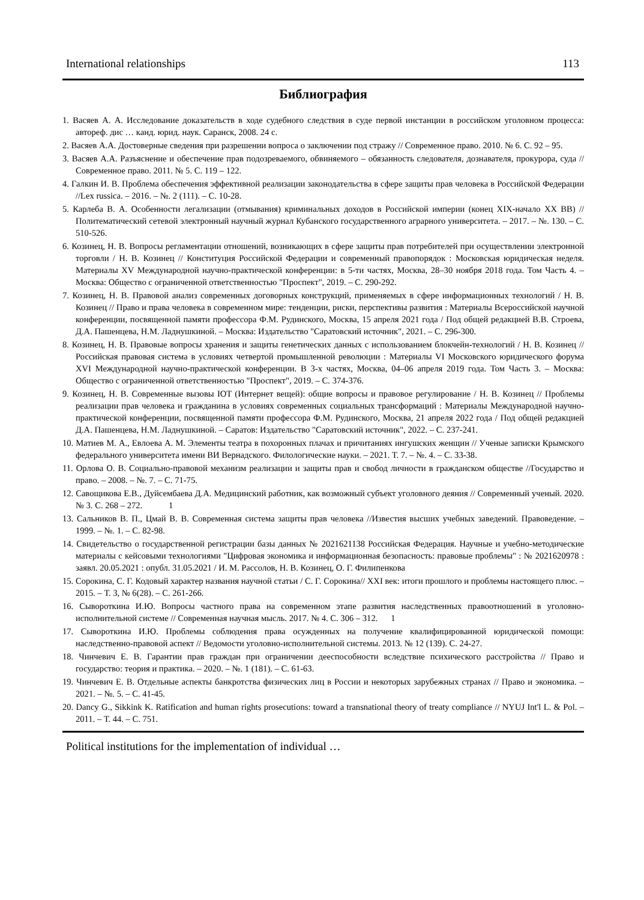International relationships 113
Библиография
1. Васяев А. А. Исследование доказательств в ходе судебного следствия в суде первой инстанции в российском уголовном процесса: автореф. дис … канд. юрид. наук. Саранск, 2008. 24 с.
2. Васяев А.А. Достоверные сведения при разрешении вопроса о заключении под стражу // Современное право. 2010. № 6. С. 92 – 95.
3. Васяев А.А. Разъяснение и обеспечение прав подозреваемого, обвиняемого – обязанность следователя, дознавателя, прокурора, суда // Современное право. 2011. № 5. С. 119 – 122.
4. Галкин И. В. Проблема обеспечения эффективной реализации законодательства в сфере защиты прав человека в Российской Федерации //Lex russica. – 2016. – №. 2 (111). – С. 10-28.
5. Карлеба В. А. Особенности легализации (отмывания) криминальных доходов в Российской империи (конец XIX-начало XX ВВ) //Политематический сетевой электронный научный журнал Кубанского государственного аграрного университета. – 2017. – №. 130. – С. 510-526.
6. Козинец, Н. В. Вопросы регламентации отношений, возникающих в сфере защиты прав потребителей при осуществлении электронной торговли / Н. В. Козинец // Конституция Российской Федерации и современный правопорядок : Московская юридическая неделя. Материалы XV Международной научно-практической конференции: в 5-ти частях, Москва, 28–30 ноября 2018 года. Том Часть 4. – Москва: Общество с ограниченной ответственностью "Проспект", 2019. – С. 290-292.
7. Козинец, Н. В. Правовой анализ современных договорных конструкций, применяемых в сфере информационных технологий / Н. В. Козинец // Право и права человека в современном мире: тенденции, риски, перспективы развития : Материалы Всероссийской научной конференции, посвященной памяти профессора Ф.М. Рудинского, Москва, 15 апреля 2021 года / Под общей редакцией В.В. Строева, Д.А. Пашенцева, Н.М. Ладнушкиной. – Москва: Издательство "Саратовский источник", 2021. – С. 296-300.
8. Козинец, Н. В. Правовые вопросы хранения и защиты генетических данных с использованием блокчейн-технологий / Н. В. Козинец // Российская правовая система в условиях четвертой промышленной революции : Материалы VI Московского юридического форума XVI Международной научно-практической конференции. В 3-х частях, Москва, 04–06 апреля 2019 года. Том Часть 3. – Москва: Общество с ограниченной ответственностью "Проспект", 2019. – С. 374-376.
9. Козинец, Н. В. Современные вызовы IOT (Интернет вещей): общие вопросы и правовое регулирование / Н. В. Козинец // Проблемы реализации прав человека и гражданина в условиях современных социальных трансформаций : Материалы Международной научно-практической конференции, посвященной памяти профессора Ф.М. Рудинского, Москва, 21 апреля 2022 года / Под общей редакцией Д.А. Пашенцева, Н.М. Ладнушкиной. – Саратов: Издательство "Саратовский источник", 2022. – С. 237-241.
10. Матиев М. А., Евлоева А. М. Элементы театра в похоронных плачах и причитаниях ингушских женщин // Ученые записки Крымского федерального университета имени ВИ Вернадского. Филологические науки. – 2021. Т. 7. – №. 4. – С. 33-38.
11. Орлова О. В. Социально-правовой механизм реализации и защиты прав и свобод личности в гражданском обществе //Государство и право. – 2008. – №. 7. – С. 71-75.
12. Савощикова Е.В., Дуйсембаева Д.А. Медицинский работник, как возможный субъект уголовного деяния // Современный ученый. 2020. № 3. С. 268 – 272. 1
13. Сальников В. П., Цмай В. В. Современная система защиты прав человека //Известия высших учебных заведений. Правоведение. – 1999. – №. 1. – С. 82-98.
14. Свидетельство о государственной регистрации базы данных № 2021621138 Российская Федерация. Научные и учебно-методические материалы с кейсовыми технологиями "Цифровая экономика и информационная безопасность: правовые проблемы" : № 2021620978 : заявл. 20.05.2021 : опубл. 31.05.2021 / И. М. Рассолов, Н. В. Козинец, О. Г. Филипенкова
15. Сорокина, С. Г. Кодовый характер названия научной статьи / С. Г. Сорокина// XXI век: итоги прошлого и проблемы настоящего плюс. – 2015. – Т. 3, № 6(28). – С. 261-266.
16. Сывороткина И.Ю. Вопросы частного права на современном этапе развития наследственных правоотношений в уголовно-исполнительной системе // Современная научная мысль. 2017. № 4. С. 306 – 312. 1
17. Сывороткина И.Ю. Проблемы соблюдения права осужденных на получение квалифицированной юридической помощи: наследственно-правовой аспект // Ведомости уголовно-исполнительной системы. 2013. № 12 (139). С. 24-27.
18. Чинчевич Е. В. Гарантии прав граждан при ограничении дееспособности вследствие психического расстройства // Право и государство: теория и практика. – 2020. – №. 1 (181). – С. 61-63.
19. Чинчевич Е. В. Отдельные аспекты банкротства физических лиц в России и некоторых зарубежных странах // Право и экономика. – 2021. – №. 5. – С. 41-45.
20. Dancy G., Sikkink K. Ratification and human rights prosecutions: toward a transnational theory of treaty compliance // NYUJ Int'l L. & Pol. – 2011. – Т. 44. – С. 751.
Political institutions for the implementation of individual …